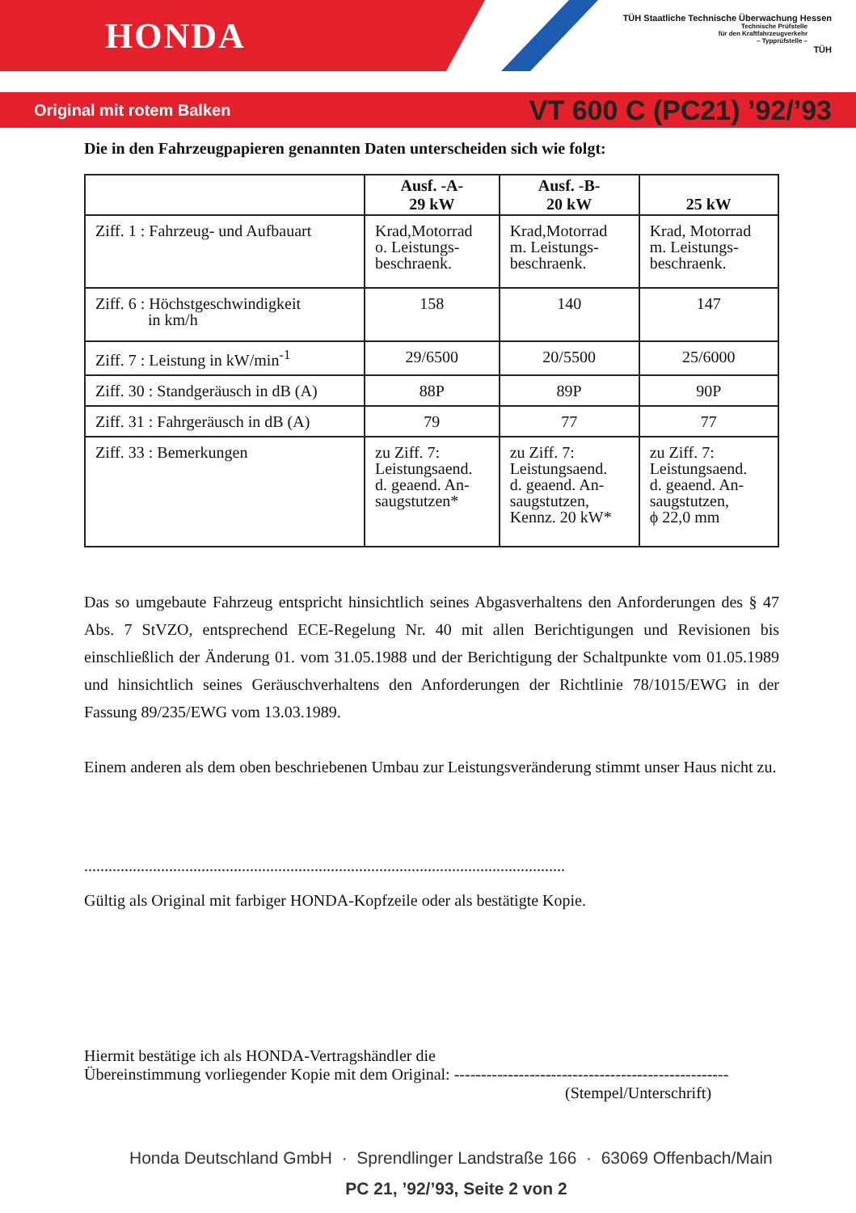HONDA
TÜH Staatliche Technische Überwachung Hessen
Technische Prüfstelle
für den Kraftfahrzeugverkehr
– Typprüfstelle –
TÜH
Original mit rotem Balken VT 600 C (PC21) ’92/’93
Die in den Fahrzeugpapieren genannten Daten unterscheiden sich wie folgt:
| | Ausf. -A- 29 kW | Ausf. -B- 20 kW | 25 kW |
| Ziff. 1 : Fahrzeug- und Aufbauart | Krad,Motorrad o. Leistungs- beschraenk. | Krad,Motorrad m. Leistungs- beschraenk. | Krad, Motorrad m. Leistungs- beschraenk. |
| Ziff. 6 : Höchstgeschwindigkeit in km/h | 158 | 140 | 147 |
| Ziff. 7 : Leistung in kW/min<sup>-1</sup> | 29/6500 | 20/5500 | 25/6000 |
| Ziff. 30 : Standgeräusch in dB (A) | 88P | 89P | 90P |
| Ziff. 31 : Fahrgeräusch in dB (A) | 79 | 77 | 77 |
| Ziff. 33 : Bemerkungen | zu Ziff. 7: Leistungsaend. d. geaend. An- saugstutzen* | zu Ziff. 7: Leistungsaend. d. geaend. An- saugstutzen, Kennz. 20 kW* | zu Ziff. 7: Leistungsaend. d. geaend. An- saugstutzen, ϕ 22,0 mm |
Das so umgebaute Fahrzeug entspricht hinsichtlich seines Abgasverhaltens den Anforderungen des § 47 Abs. 7 StVZO, entsprechend ECE-Regelung Nr. 40 mit allen Berichtigungen und Revisionen bis einschließlich der Änderung 01. vom 31.05.1988 und der Berichtigung der Schaltpunkte vom 01.05.1989 und hinsichtlich seines Geräuschverhaltens den Anforderungen der Richtlinie 78/1015/EWG in der Fassung 89/235/EWG vom 13.03.1989.
Einem anderen als dem oben beschriebenen Umbau zur Leistungsveränderung stimmt unser Haus nicht zu.
.......................................................................................................................
Gültig als Original mit farbiger HONDA-Kopfzeile oder als bestätigte Kopie.
Hiermit bestätige ich als HONDA-Vertragshändler die
Übereinstimmung vorliegender Kopie mit dem Original: ---------------------------------------------------
(Stempel/Unterschrift)
Honda Deutschland GmbH · Sprendlinger Landstraße 166 · 63069 Offenbach/Main
PC 21, ’92/’93, Seite 2 von 2